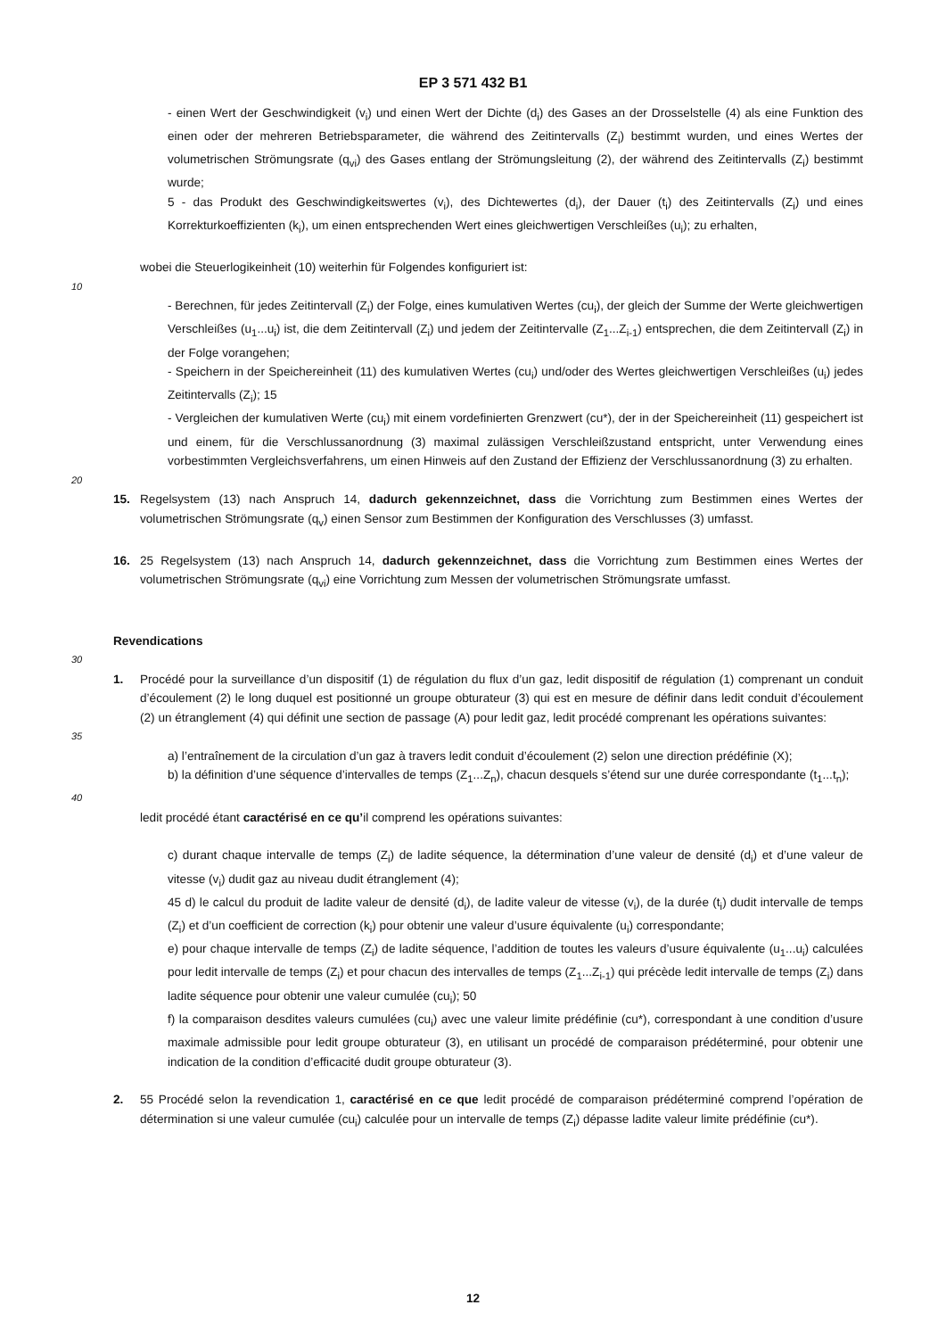EP 3 571 432 B1
- einen Wert der Geschwindigkeit (v<sub>i</sub>) und einen Wert der Dichte (d<sub>i</sub>) des Gases an der Drosselstelle (4) als eine Funktion des einen oder der mehreren Betriebsparameter, die während des Zeitintervalls (Z<sub>i</sub>) bestimmt wurden, und eines Wertes der volumetrischen Strömungsrate (q<sub>vi</sub>) des Gases entlang der Strömungsleitung (2), der während des Zeitintervalls (Z<sub>i</sub>) bestimmt wurde;
5 - das Produkt des Geschwindigkeitswertes (v<sub>i</sub>), des Dichtewertes (d<sub>i</sub>), der Dauer (t<sub>i</sub>) des Zeitintervalls (Z<sub>i</sub>) und eines Korrekturkoeffizienten (k<sub>i</sub>), um einen entsprechenden Wert eines gleichwertigen Verschleißes (u<sub>i</sub>); zu erhalten,
wobei die Steuerlogikeinheit (10) weiterhin für Folgendes konfiguriert ist:
10
- Berechnen, für jedes Zeitintervall (Z<sub>i</sub>) der Folge, eines kumulativen Wertes (cu<sub>i</sub>), der gleich der Summe der Werte gleichwertigen Verschleißes (u<sub>1</sub>...u<sub>i</sub>) ist, die dem Zeitintervall (Z<sub>i</sub>) und jedem der Zeitintervalle (Z<sub>1</sub>...Z<sub>i-1</sub>) entsprechen, die dem Zeitintervall (Z<sub>i</sub>) in der Folge vorangehen;
- Speichern in der Speichereinheit (11) des kumulativen Wertes (cu<sub>i</sub>) und/oder des Wertes gleichwertigen Verschleißes (u<sub>i</sub>) jedes Zeitintervalls (Z<sub>i</sub>); 15
- Vergleichen der kumulativen Werte (cu<sub>i</sub>) mit einem vordefinierten Grenzwert (cu*), der in der Speichereinheit (11) gespeichert ist und einem, für die Verschlussanordnung (3) maximal zulässigen Verschleißzustand entspricht, unter Verwendung eines vorbestimmten Vergleichsverfahrens, um einen Hinweis auf den Zustand der Effizienz der Verschlussanordnung (3) zu erhalten.
20
15. Regelsystem (13) nach Anspruch 14, dadurch gekennzeichnet, dass die Vorrichtung zum Bestimmen eines Wertes der volumetrischen Strömungsrate (q<sub>v</sub>) einen Sensor zum Bestimmen der Konfiguration des Verschlusses (3) umfasst.
16. 25 Regelsystem (13) nach Anspruch 14, dadurch gekennzeichnet, dass die Vorrichtung zum Bestimmen eines Wertes der volumetrischen Strömungsrate (q<sub>vi</sub>) eine Vorrichtung zum Messen der volumetrischen Strömungsrate umfasst.
Revendications
30
1. Procédé pour la surveillance d’un dispositif (1) de régulation du flux d’un gaz, ledit dispositif de régulation (1) comprenant un conduit d’écoulement (2) le long duquel est positionné un groupe obturateur (3) qui est en mesure de définir dans ledit conduit d’écoulement (2) un étranglement (4) qui définit une section de passage (A) pour ledit gaz, ledit procédé comprenant les opérations suivantes:
35
a) l’entraînement de la circulation d’un gaz à travers ledit conduit d’écoulement (2) selon une direction prédéfinie (X);
b) la définition d’une séquence d’intervalles de temps (Z<sub>1</sub>...Z<sub>n</sub>), chacun desquels s’étend sur une durée correspondante (t<sub>1</sub>...t<sub>n</sub>);
40
ledit procédé étant caractérisé en ce qu’il comprend les opérations suivantes:
c) durant chaque intervalle de temps (Z<sub>i</sub>) de ladite séquence, la détermination d’une valeur de densité (d<sub>i</sub>) et d’une valeur de vitesse (v<sub>i</sub>) dudit gaz au niveau dudit étranglement (4);
45 d) le calcul du produit de ladite valeur de densité (d<sub>i</sub>), de ladite valeur de vitesse (v<sub>i</sub>), de la durée (t<sub>i</sub>) dudit intervalle de temps (Z<sub>i</sub>) et d’un coefficient de correction (k<sub>i</sub>) pour obtenir une valeur d’usure équivalente (u<sub>i</sub>) correspondante;
e) pour chaque intervalle de temps (Z<sub>i</sub>) de ladite séquence, l’addition de toutes les valeurs d’usure équivalente (u<sub>1</sub>...u<sub>i</sub>) calculées pour ledit intervalle de temps (Z<sub>i</sub>) et pour chacun des intervalles de temps (Z<sub>1</sub>...Z<sub>i-1</sub>) qui précède ledit intervalle de temps (Z<sub>i</sub>) dans ladite séquence pour obtenir une valeur cumulée (cu<sub>i</sub>); 50
f) la comparaison desdites valeurs cumulées (cu<sub>i</sub>) avec une valeur limite prédéfinie (cu*), correspondant à une condition d’usure maximale admissible pour ledit groupe obturateur (3), en utilisant un procédé de comparaison prédéterminé, pour obtenir une indication de la condition d’efficacité dudit groupe obturateur (3).
2. 55 Procédé selon la revendication 1, caractérisé en ce que ledit procédé de comparaison prédéterminé comprend l’opération de détermination si une valeur cumulée (cu<sub>i</sub>) calculée pour un intervalle de temps (Z<sub>i</sub>) dépasse ladite valeur limite prédéfinie (cu*).
12